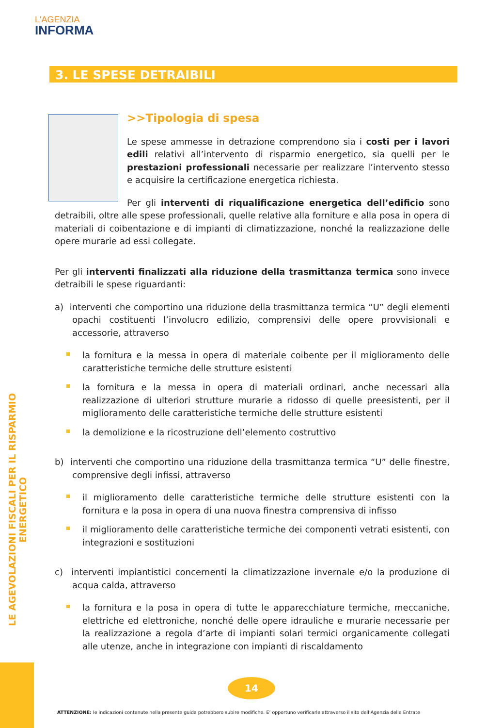L'AGENZIA
INFORMA
3. LE SPESE DETRAIBILI
LE AGEVOLAZIONI FISCALI PER IL RISPARMIO ENERGETICO
>>Tipologia di spesa
Le spese ammesse in detrazione comprendono sia i costi per i lavori edili relativi all’intervento di risparmio energetico, sia quelli per le prestazioni professionali necessarie per realizzare l’intervento stesso e acquisire la certificazione energetica richiesta.
Per gli interventi di riqualificazione energetica dell’edificio sono detraibili, oltre alle spese professionali, quelle relative alla forniture e alla posa in opera di materiali di coibentazione e di impianti di climatizzazione, nonché la realizzazione delle opere murarie ad essi collegate.
Per gli interventi finalizzati alla riduzione della trasmittanza termica sono invece detraibili le spese riguardanti:
a) interventi che comportino una riduzione della trasmittanza termica “U” degli elementi opachi costituenti l’involucro edilizio, comprensivi delle opere provvisionali e accessorie, attraverso
la fornitura e la messa in opera di materiale coibente per il miglioramento delle caratteristiche termiche delle strutture esistenti
la fornitura e la messa in opera di materiali ordinari, anche necessari alla realizzazione di ulteriori strutture murarie a ridosso di quelle preesistenti, per il miglioramento delle caratteristiche termiche delle strutture esistenti
la demolizione e la ricostruzione dell’elemento costruttivo
b) interventi che comportino una riduzione della trasmittanza termica “U” delle finestre, comprensive degli infissi, attraverso
il miglioramento delle caratteristiche termiche delle strutture esistenti con la fornitura e la posa in opera di una nuova finestra comprensiva di infisso
il miglioramento delle caratteristiche termiche dei componenti vetrati esistenti, con integrazioni e sostituzioni
c) interventi impiantistici concernenti la climatizzazione invernale e/o la produzione di acqua calda, attraverso
la fornitura e la posa in opera di tutte le apparecchiature termiche, meccaniche, elettriche ed elettroniche, nonché delle opere idrauliche e murarie necessarie per la realizzazione a regola d’arte di impianti solari termici organicamente collegati alle utenze, anche in integrazione con impianti di riscaldamento
14
ATTENZIONE: le indicazioni contenute nella presente guida potrebbero subire modifiche. E’ opportuno verificarle attraverso il sito dell’Agenzia delle Entrate